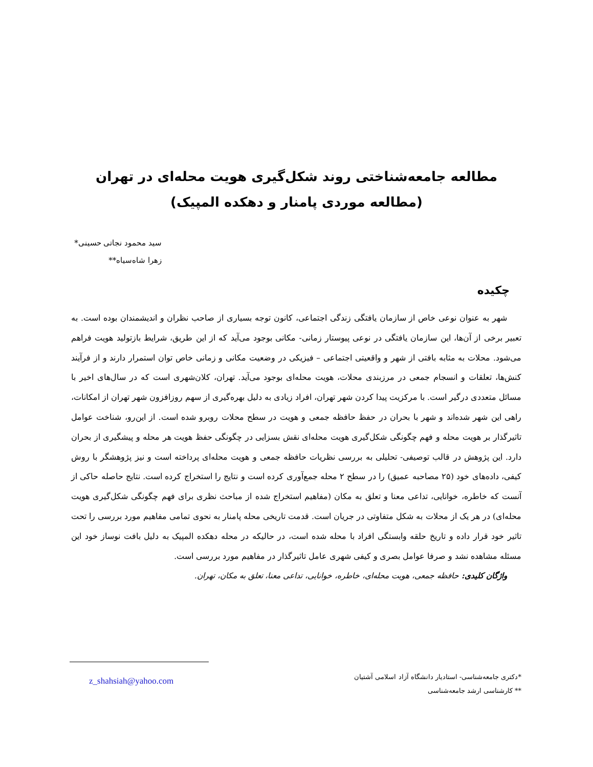مطالعه جامعه‌شناختی روند شکل‌گیری هویت محله‌ای در تهران
(مطالعه موردی پامنار و دهکده المپیک)
سید محمود نجاتی حسینی*
زهرا شاه‌سیاه**
چکیده
شهر به عنوان نوعی خاص از سازمان یافتگی زندگی اجتماعی، کانون توجه بسیاری از صاحب نظران و اندیشمندان بوده است. به تعبیر برخی از آن‌ها، این سازمان یافتگی در نوعی پیوستار زمانی- مکانی بوجود می‌آید که از این طریق، شرایط بازتولید هویت فراهم می‌شود. محلات به مثابه بافتی از شهر و واقعیتی اجتماعی – فیزیکی در وضعیت مکانی و زمانی خاص توان استمرار دارند و از فرآیند کنش‌ها، تعلقات و انسجام جمعی در مرزبندی محلات، هویت محله‌ای بوجود می‌آید. تهران، کلان‌شهری است که در سال‌های اخیر با مسائل متعددی درگیر است. با مرکزیت پیدا کردن شهر تهران، افراد زیادی به دلیل بهره‌گیری از سهم روزافزون شهر تهران از امکانات، راهی این شهر شده‌اند و شهر با بحران در حفظ حافظه جمعی و هویت در سطح محلات روبرو شده است. از این‌رو، شناخت عوامل تاثیرگذار بر هویت محله و فهم چگونگی شکل‌گیری هویت محله‌ای نقش بسزایی در چگونگی حفظ هویت هر محله و پیشگیری از بحران دارد. این پژوهش در قالب توصیفی- تحلیلی به بررسی نظریات حافظه جمعی و هویت محله‌ای پرداخته است و نیز پژوهشگر با روش کیفی، داده‌های خود (۲۵ مصاحبه عمیق) را در سطح ۲ محله جمع‌آوری کرده است و نتایج را استخراج کرده است. نتایج حاصله حاکی از آنست که خاطره، خوانایی، تداعی معنا و تعلق به مکان (مفاهیم استخراج شده از مباحث نظری برای فهم چگونگی شکل‌گیری هویت محله‌ای) در هر یک از محلات به شکل متفاوتی در جریان است. قدمت تاریخی محله پامنار به نحوی تمامی مفاهیم مورد بررسی را تحت تاثیر خود قرار داده و تاریخ حلقه وابستگی افراد با محله شده است، در حالیکه در محله دهکده المپیک به دلیل بافت نوساز خود این مسئله مشاهده نشد و صرفا عوامل بصری و کیفی شهری عامل تاثیرگذار در مفاهیم مورد بررسی است.
واژگان کلیدی: حافظه جمعی، هویت محله‌ای، خاطره، خوانایی، تداعی معنا، تعلق به مکان، تهران.
*دکتری جامعه‌شناسی- استادیار دانشگاه آزاد اسلامی آشتیان
** کارشناسی ارشد جامعه‌شناسی
z_shahsiah@yahoo.com